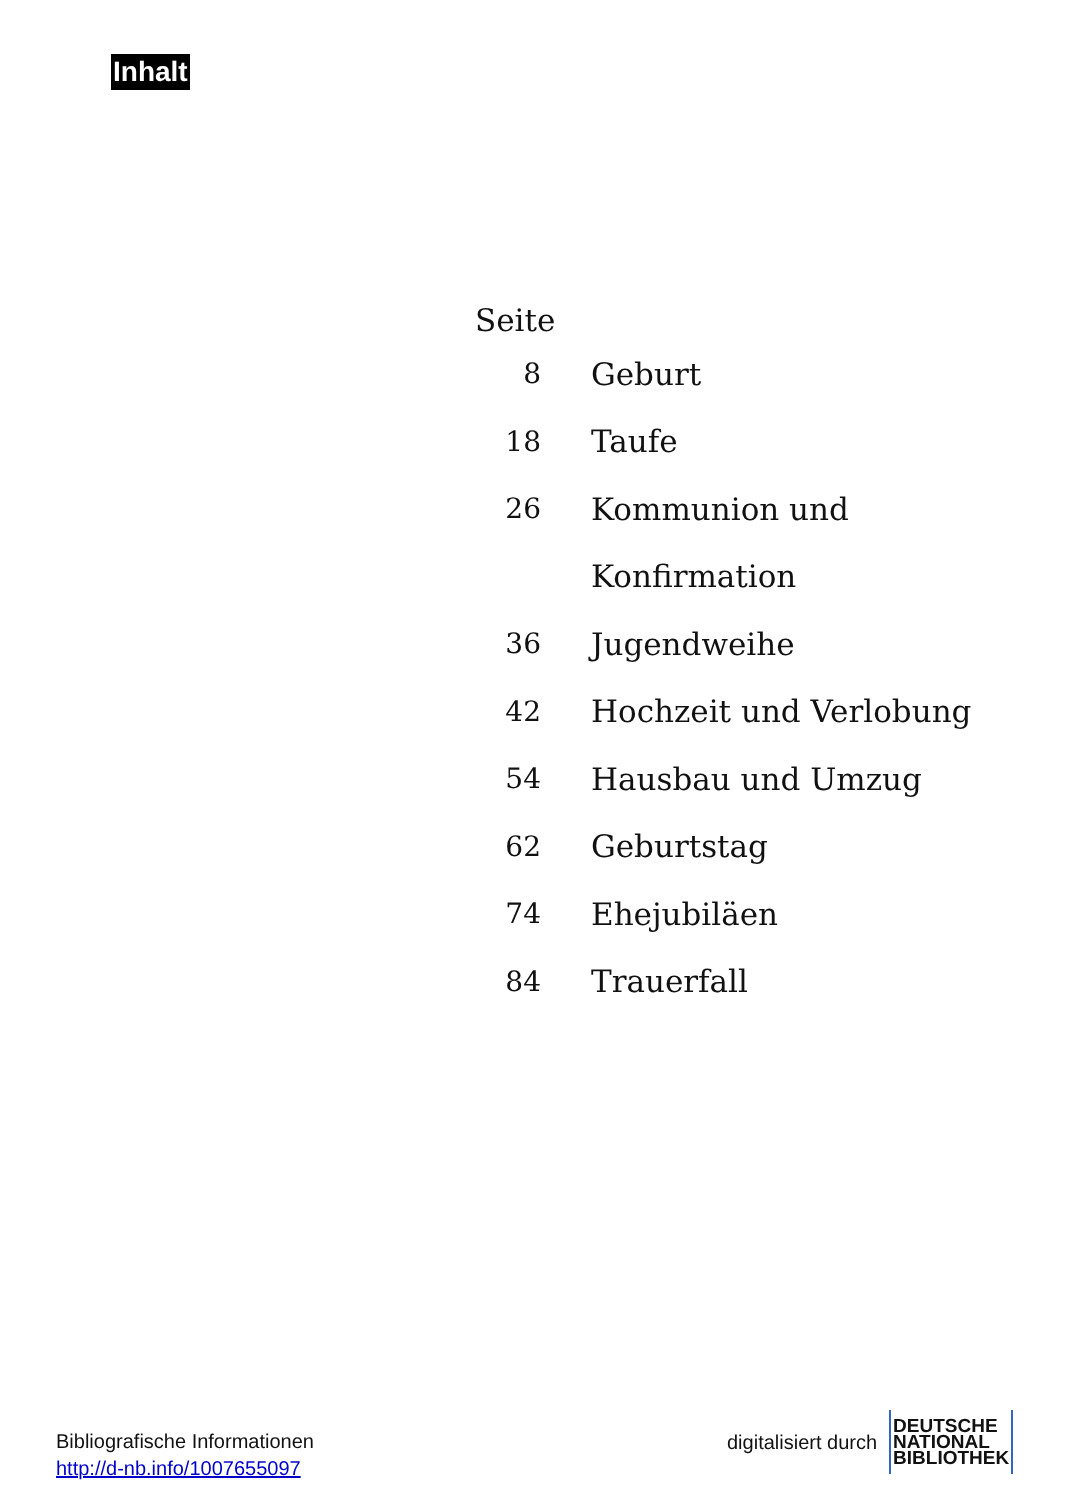Inhalt
| Seite | |
| 8 | Geburt |
| 18 | Taufe |
| 26 | Kommunion und |
| | Konfirmation |
| 36 | Jugendweihe |
| 42 | Hochzeit und Verlobung |
| 54 | Hausbau und Umzug |
| 62 | Geburtstag |
| 74 | Ehejubiläen |
| 84 | Trauerfall |
Bibliografische Informationen
http://d-nb.info/1007655097
digitalisiert durch
DEUTSCHE
NATIONAL
BIBLIOTHEK